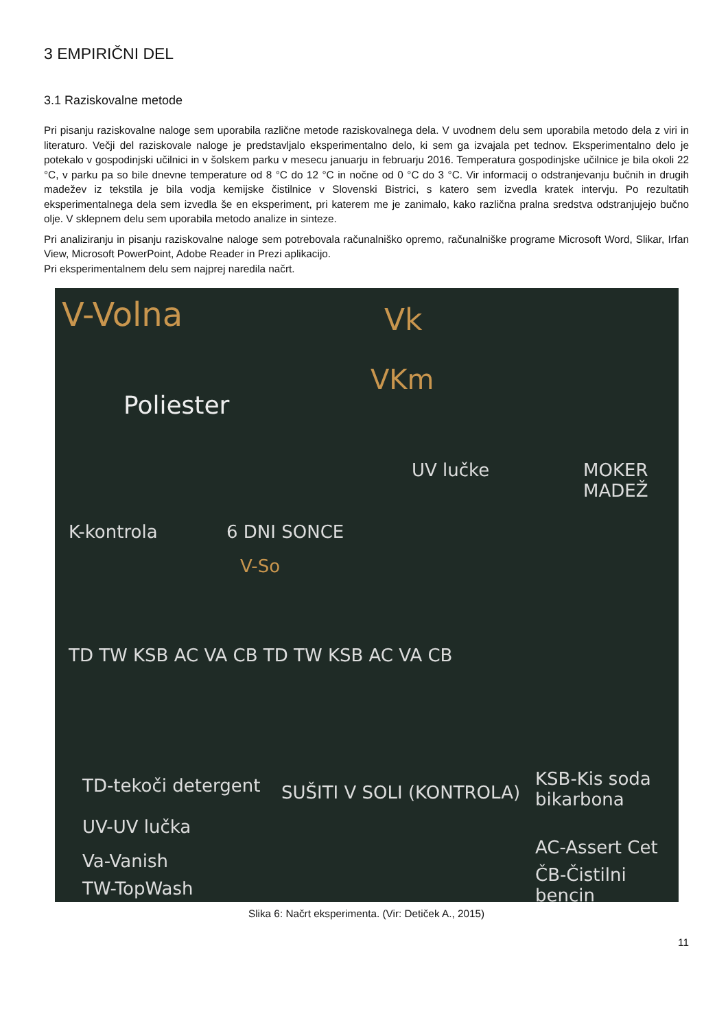3 EMPIRIČNI DEL
3.1 Raziskovalne metode
Pri pisanju raziskovalne naloge sem uporabila različne metode raziskovalnega dela. V uvodnem delu sem uporabila metodo dela z viri in literaturo. Večji del raziskovale naloge je predstavljalo eksperimentalno delo, ki sem ga izvajala pet tednov. Eksperimentalno delo je potekalo v gospodinjski učilnici in v šolskem parku v mesecu januarju in februarju 2016. Temperatura gospodinjske učilnice je bila okoli 22 °C, v parku pa so bile dnevne temperature od 8 °C do 12 °C in nočne od 0 °C do 3 °C. Vir informacij o odstranjevanju bučnih in drugih madežev iz tekstila je bila vodja kemijske čistilnice v Slovenski Bistrici, s katero sem izvedla kratek intervju. Po rezultatih eksperimentalnega dela sem izvedla še en eksperiment, pri katerem me je zanimalo, kako različna pralna sredstva odstranjujejo bučno olje. V sklepnem delu sem uporabila metodo analize in sinteze.
Pri analiziranju in pisanju raziskovalne naloge sem potrebovala računalniško opremo, računalniške programe Microsoft Word, Slikar, Irfan View, Microsoft PowerPoint, Adobe Reader in Prezi aplikacijo.
Pri eksperimentalnem delu sem najprej naredila načrt.
V-Volna Vk
VKm
Poliester
K-kontrola 6 DNI SONCE
V-So
UV lučke MOKER MADEŽ
TD TW KSB AC VA CB TD TW KSB AC VA CB
TD-tekoči detergent SUŠITI V SOLI (KONTROLA)
KSB-Kis soda bikarbona
UV-UV lučka
AC-Assert Cet
Va-Vanish
ČB-Čistilni bencin
TW-TopWash
Slika 6: Načrt eksperimenta. (Vir: Detiček A., 2015)
11